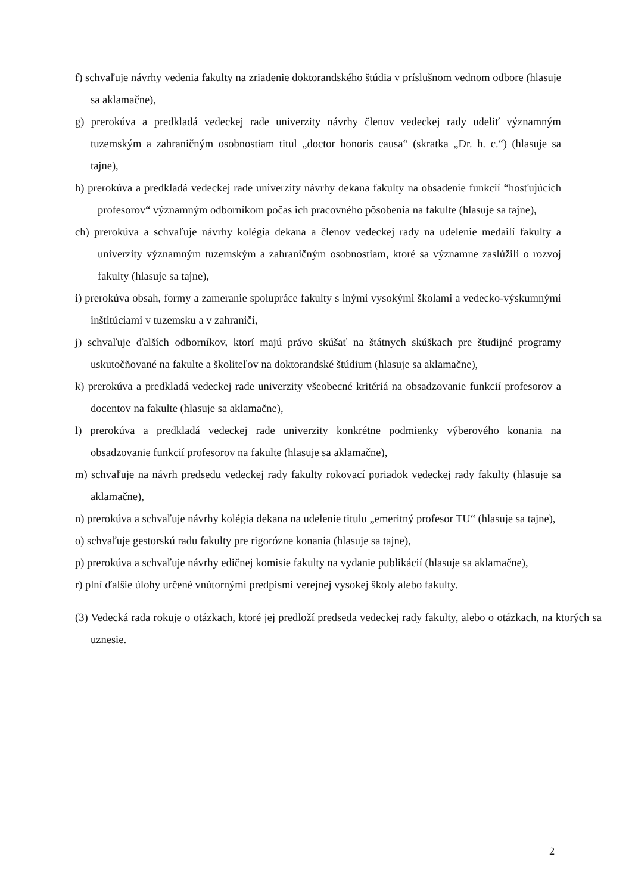f) schvaľuje návrhy vedenia fakulty na zriadenie doktorandského štúdia v príslušnom vednom odbore (hlasuje sa aklamačne),
g) prerokúva a predkladá vedeckej rade univerzity návrhy členov vedeckej rady udeliť významným tuzemským a zahraničným osobnostiam titul „doctor honoris causa“ (skratka „Dr. h. c.“) (hlasuje sa tajne),
h) prerokúva a predkladá vedeckej rade univerzity návrhy dekana fakulty na obsadenie funkcií “hosťujúcich profesorov“ významným odborníkom počas ich pracovného pôsobenia na fakulte (hlasuje sa tajne),
ch) prerokúva a schvaľuje návrhy kolégia dekana a členov vedeckej rady na udelenie medailí fakulty a univerzity významným tuzemským a zahraničným osobnostiam, ktoré sa významne zaslúžili o rozvoj fakulty (hlasuje sa tajne),
i) prerokúva obsah, formy a zameranie spolupráce fakulty s inými vysokými školami a vedecko-výskumnými inštitúciami v tuzemsku a v zahraničí,
j) schvaľuje ďalších odborníkov, ktorí majú právo skúšať na štátnych skúškach pre študijné programy uskutočňované na fakulte a školiteľov na doktorandské štúdium (hlasuje sa aklamačne),
k) prerokúva a predkladá vedeckej rade univerzity všeobecné kritériá na obsadzovanie funkcií profesorov a docentov na fakulte (hlasuje sa aklamačne),
l) prerokúva a predkladá vedeckej rade univerzity konkrétne podmienky výberového konania na obsadzovanie funkcií profesorov na fakulte (hlasuje sa aklamačne),
m) schvaľuje na návrh predsedu vedeckej rady fakulty rokovací poriadok vedeckej rady fakulty (hlasuje sa aklamačne),
n) prerokúva a schvaľuje návrhy kolégia dekana na udelenie titulu „emeritný profesor TU“ (hlasuje sa tajne),
o) schvaľuje gestorskú radu fakulty pre rigorózne konania (hlasuje sa tajne),
p) prerokúva a schvaľuje návrhy edičnej komisie fakulty na vydanie publikácií (hlasuje sa aklamačne),
r) plní ďalšie úlohy určené vnútornými predpismi verejnej vysokej školy alebo fakulty.
(3) Vedecká rada rokuje o otázkach, ktoré jej predloží predseda vedeckej rady fakulty, alebo o otázkach, na ktorých sa uznesie.
2